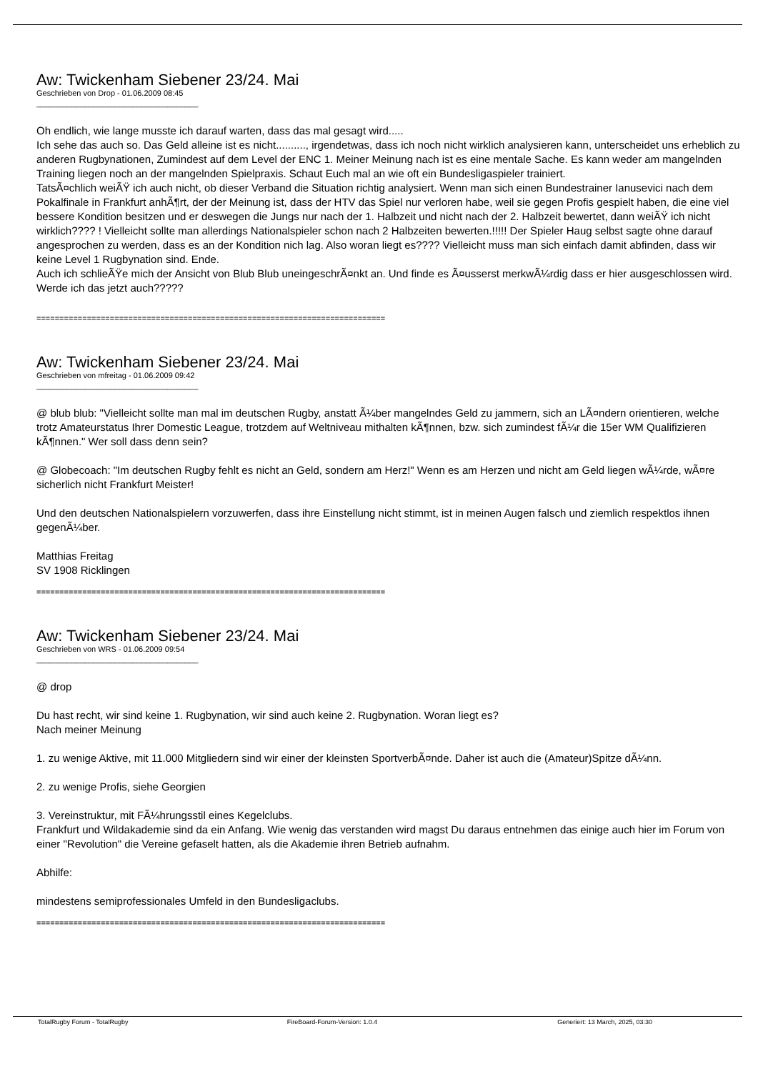Aw: Twickenham Siebener 23/24. Mai
Geschrieben von Drop - 01.06.2009 08:45
_____________________________________
Oh endlich, wie lange musste ich darauf warten, dass das mal gesagt wird.....
Ich sehe das auch so. Das Geld alleine ist es nicht.........., irgendetwas, dass ich noch nicht wirklich analysieren kann, unterscheidet uns erheblich zu anderen Rugbynationen, Zumindest auf dem Level der ENC 1. Meiner Meinung nach ist es eine mentale Sache. Es kann weder am mangelnden Training liegen noch an der mangelnden Spielpraxis. Schaut Euch mal an wie oft ein Bundesligaspieler trainiert.
TatsÃ¤chlich weiÃŸ ich auch nicht, ob dieser Verband die Situation richtig analysiert. Wenn man sich einen Bundestrainer Ianusevici nach dem Pokalfinale in Frankfurt anhÃ¶rt, der der Meinung ist, dass der HTV das Spiel nur verloren habe, weil sie gegen Profis gespielt haben, die eine viel bessere Kondition besitzen und er deswegen die Jungs nur nach der 1. Halbzeit und nicht nach der 2. Halbzeit bewertet, dann weiÃŸ ich nicht wirklich???? ! Vielleicht sollte man allerdings Nationalspieler schon nach 2 Halbzeiten bewerten.!!!!! Der Spieler Haug selbst sagte ohne darauf angesprochen zu werden, dass es an der Kondition nich lag. Also woran liegt es???? Vielleicht muss man sich einfach damit abfinden, dass wir keine Level 1 Rugbynation sind. Ende.
Auch ich schlieÃŸe mich der Ansicht von Blub Blub uneingeschrÃ¤nkt an. Und finde es Ã¤usserst merkwÃ¼rdig dass er hier ausgeschlossen wird. Werde ich das jetzt auch?????
============================================================================
Aw: Twickenham Siebener 23/24. Mai
Geschrieben von mfreitag - 01.06.2009 09:42
_____________________________________
@ blub blub: "Vielleicht sollte man mal im deutschen Rugby, anstatt Ã¼ber mangelndes Geld zu jammern, sich an LÃ¤ndern orientieren, welche trotz Amateurstatus Ihrer Domestic League, trotzdem auf Weltniveau mithalten kÃ¶nnen, bzw. sich zumindest fÃ¼r die 15er WM Qualifizieren kÃ¶nnen." Wer soll dass denn sein?
@ Globecoach: "Im deutschen Rugby fehlt es nicht an Geld, sondern am Herz!" Wenn es am Herzen und nicht am Geld liegen wÃ¼rde, wÃ¤re sicherlich nicht Frankfurt Meister!
Und den deutschen Nationalspielern vorzuwerfen, dass ihre Einstellung nicht stimmt, ist in meinen Augen falsch und ziemlich respektlos ihnen gegenÃ¼ber.
Matthias Freitag
SV 1908 Ricklingen
============================================================================
Aw: Twickenham Siebener 23/24. Mai
Geschrieben von WRS - 01.06.2009 09:54
_____________________________________
@ drop
Du hast recht, wir sind keine 1. Rugbynation, wir sind auch keine 2. Rugbynation. Woran liegt es?
Nach meiner Meinung
1. zu wenige Aktive, mit 11.000 Mitgliedern sind wir einer der kleinsten SportverbÃ¤nde. Daher ist auch die (Amateur)Spitze dÃ¼nn.
2. zu wenige Profis, siehe Georgien
3. Vereinstruktur, mit FÃ¼hrungsstil eines Kegelclubs.
Frankfurt und Wildakademie sind da ein Anfang. Wie wenig das verstanden wird magst Du daraus entnehmen das einige auch hier im Forum von einer "Revolution" die Vereine gefaselt hatten, als die Akademie ihren Betrieb aufnahm.
Abhilfe:
mindestens semiprofessionales Umfeld in den Bundesligaclubs.
============================================================================
TotalRugby Forum - TotalRugby FireBoard-Forum-Version: 1.0.4 Generiert: 13 March, 2025, 03:30